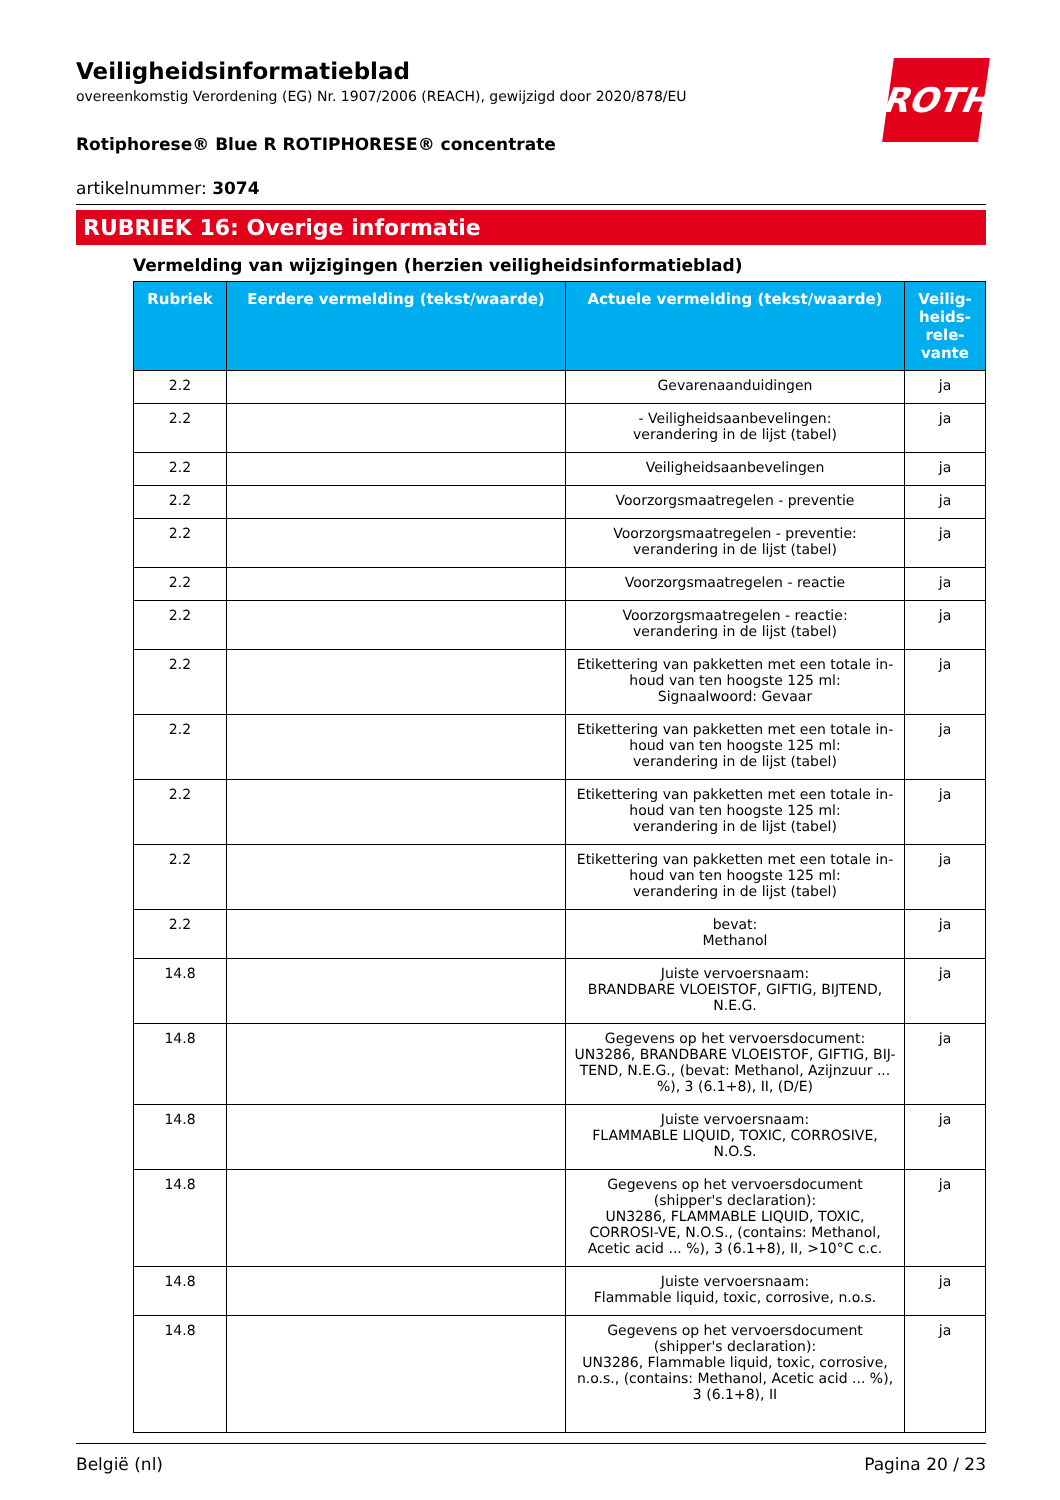ROTH
Veiligheidsinformatieblad
overeenkomstig Verordening (EG) Nr. 1907/2006 (REACH), gewijzigd door 2020/878/EU
Rotiphorese® Blue R ROTIPHORESE® concentrate
artikelnummer: 3074
RUBRIEK 16: Overige informatie
Vermelding van wijzigingen (herzien veiligheidsinformatieblad)
| Rubriek | Eerdere vermelding (tekst/waarde) | Actuele vermelding (tekst/waarde) | Veilig-heids-rele-vante |
| --- | --- | --- | --- |
| 2.2 | | Gevarenaanduidingen | ja |
| 2.2 | | - Veiligheidsaanbevelingen: verandering in de lijst (tabel) | ja |
| 2.2 | | Veiligheidsaanbevelingen | ja |
| 2.2 | | Voorzorgsmaatregelen - preventie | ja |
| 2.2 | | Voorzorgsmaatregelen - preventie: verandering in de lijst (tabel) | ja |
| 2.2 | | Voorzorgsmaatregelen - reactie | ja |
| 2.2 | | Voorzorgsmaatregelen - reactie: verandering in de lijst (tabel) | ja |
| 2.2 | | Etikettering van pakketten met een totale in-houd van ten hoogste 125 ml: Signaalwoord: Gevaar | ja |
| 2.2 | | Etikettering van pakketten met een totale in-houd van ten hoogste 125 ml: verandering in de lijst (tabel) | ja |
| 2.2 | | Etikettering van pakketten met een totale in-houd van ten hoogste 125 ml: verandering in de lijst (tabel) | ja |
| 2.2 | | Etikettering van pakketten met een totale in-houd van ten hoogste 125 ml: verandering in de lijst (tabel) | ja |
| 2.2 | | bevat: Methanol | ja |
| 14.8 | | Juiste vervoersnaam: BRANDBARE VLOEISTOF, GIFTIG, BIJTEND, N.E.G. | ja |
| 14.8 | | Gegevens op het vervoersdocument: UN3286, BRANDBARE VLOEISTOF, GIFTIG, BIJ-TEND, N.E.G., (bevat: Methanol, Azijnzuur ... %), 3 (6.1+8), II, (D/E) | ja |
| 14.8 | | Juiste vervoersnaam: FLAMMABLE LIQUID, TOXIC, CORROSIVE, N.O.S. | ja |
| 14.8 | | Gegevens op het vervoersdocument (shipper's declaration): UN3286, FLAMMABLE LIQUID, TOXIC, CORROSI-VE, N.O.S., (contains: Methanol, Acetic acid ... %), 3 (6.1+8), II, >10°C c.c. | ja |
| 14.8 | | Juiste vervoersnaam: Flammable liquid, toxic, corrosive, n.o.s. | ja |
| 14.8 | | Gegevens op het vervoersdocument (shipper's declaration): UN3286, Flammable liquid, toxic, corrosive, n.o.s., (contains: Methanol, Acetic acid ... %), 3 (6.1+8), II | ja |
België (nl) Pagina 20 / 23